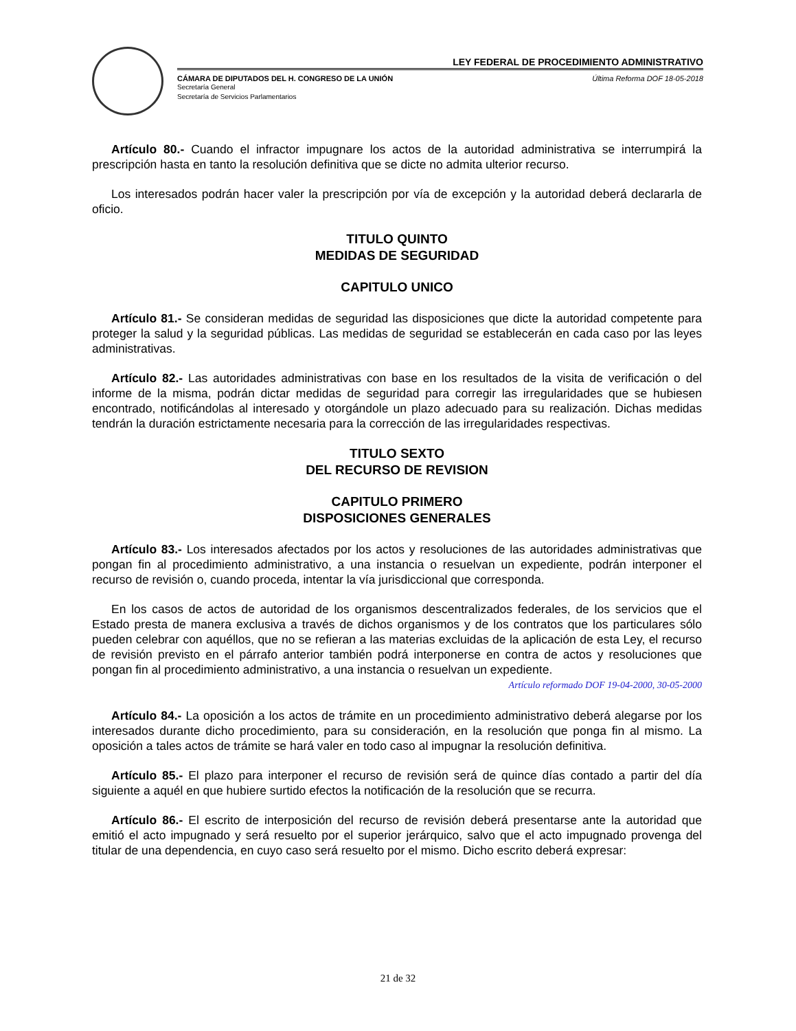LEY FEDERAL DE PROCEDIMIENTO ADMINISTRATIVO
CÁMARA DE DIPUTADOS DEL H. CONGRESO DE LA UNIÓN
Secretaría General
Secretaría de Servicios Parlamentarios
Última Reforma DOF 18-05-2018
Artículo 80.- Cuando el infractor impugnare los actos de la autoridad administrativa se interrumpirá la prescripción hasta en tanto la resolución definitiva que se dicte no admita ulterior recurso.
Los interesados podrán hacer valer la prescripción por vía de excepción y la autoridad deberá declararla de oficio.
TITULO QUINTO
MEDIDAS DE SEGURIDAD
CAPITULO UNICO
Artículo 81.- Se consideran medidas de seguridad las disposiciones que dicte la autoridad competente para proteger la salud y la seguridad públicas. Las medidas de seguridad se establecerán en cada caso por las leyes administrativas.
Artículo 82.- Las autoridades administrativas con base en los resultados de la visita de verificación o del informe de la misma, podrán dictar medidas de seguridad para corregir las irregularidades que se hubiesen encontrado, notificándolas al interesado y otorgándole un plazo adecuado para su realización. Dichas medidas tendrán la duración estrictamente necesaria para la corrección de las irregularidades respectivas.
TITULO SEXTO
DEL RECURSO DE REVISION
CAPITULO PRIMERO
DISPOSICIONES GENERALES
Artículo 83.- Los interesados afectados por los actos y resoluciones de las autoridades administrativas que pongan fin al procedimiento administrativo, a una instancia o resuelvan un expediente, podrán interponer el recurso de revisión o, cuando proceda, intentar la vía jurisdiccional que corresponda.
En los casos de actos de autoridad de los organismos descentralizados federales, de los servicios que el Estado presta de manera exclusiva a través de dichos organismos y de los contratos que los particulares sólo pueden celebrar con aquéllos, que no se refieran a las materias excluidas de la aplicación de esta Ley, el recurso de revisión previsto en el párrafo anterior también podrá interponerse en contra de actos y resoluciones que pongan fin al procedimiento administrativo, a una instancia o resuelvan un expediente.
Artículo reformado DOF 19-04-2000, 30-05-2000
Artículo 84.- La oposición a los actos de trámite en un procedimiento administrativo deberá alegarse por los interesados durante dicho procedimiento, para su consideración, en la resolución que ponga fin al mismo. La oposición a tales actos de trámite se hará valer en todo caso al impugnar la resolución definitiva.
Artículo 85.- El plazo para interponer el recurso de revisión será de quince días contado a partir del día siguiente a aquél en que hubiere surtido efectos la notificación de la resolución que se recurra.
Artículo 86.- El escrito de interposición del recurso de revisión deberá presentarse ante la autoridad que emitió el acto impugnado y será resuelto por el superior jerárquico, salvo que el acto impugnado provenga del titular de una dependencia, en cuyo caso será resuelto por el mismo. Dicho escrito deberá expresar:
21 de 32